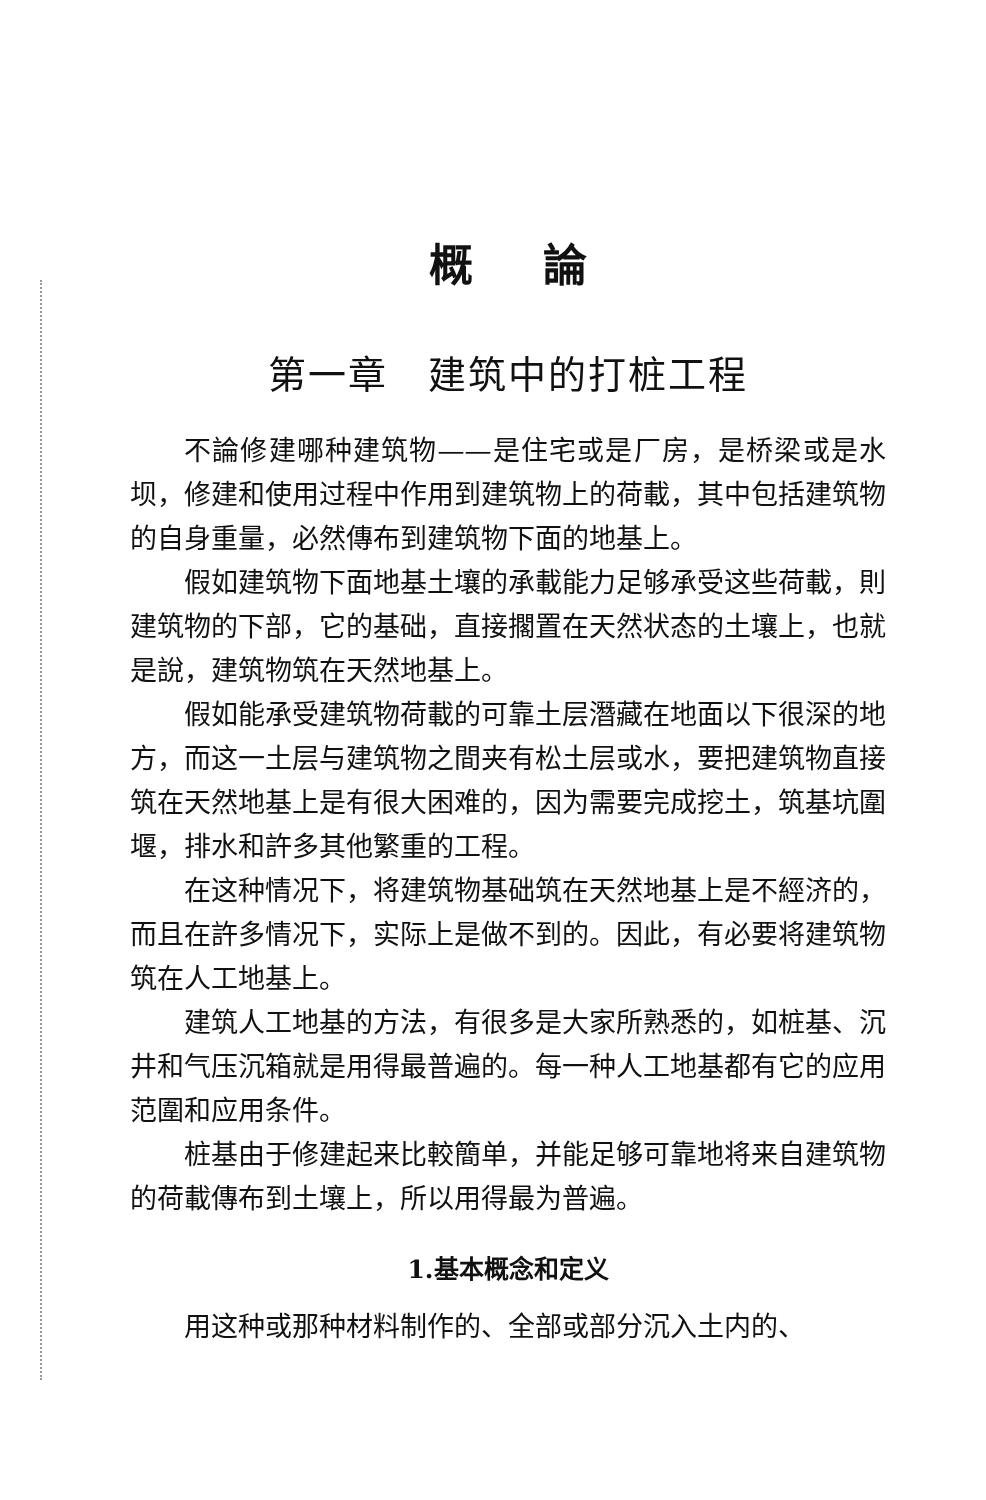概論
第一章　建筑中的打桩工程
不論修建哪种建筑物——是住宅或是厂房，是桥梁或是水坝，修建和使用过程中作用到建筑物上的荷載，其中包括建筑物的自身重量，必然傳布到建筑物下面的地基上。
假如建筑物下面地基土壤的承載能力足够承受这些荷載，則建筑物的下部，它的基础，直接擱置在天然状态的土壤上，也就是說，建筑物筑在天然地基上。
假如能承受建筑物荷載的可靠土层潛藏在地面以下很深的地方，而这一土层与建筑物之間夹有松土层或水，要把建筑物直接筑在天然地基上是有很大困难的，因为需要完成挖土，筑基坑圍堰，排水和許多其他繁重的工程。
在这种情况下，将建筑物基础筑在天然地基上是不經济的，而且在許多情况下，实际上是做不到的。因此，有必要将建筑物筑在人工地基上。
建筑人工地基的方法，有很多是大家所熟悉的，如桩基、沉井和气压沉箱就是用得最普遍的。每一种人工地基都有它的应用范圍和应用条件。
桩基由于修建起来比較簡单，并能足够可靠地将来自建筑物的荷載傳布到土壤上，所以用得最为普遍。
1.基本概念和定义
用这种或那种材料制作的、全部或部分沉入土内的、